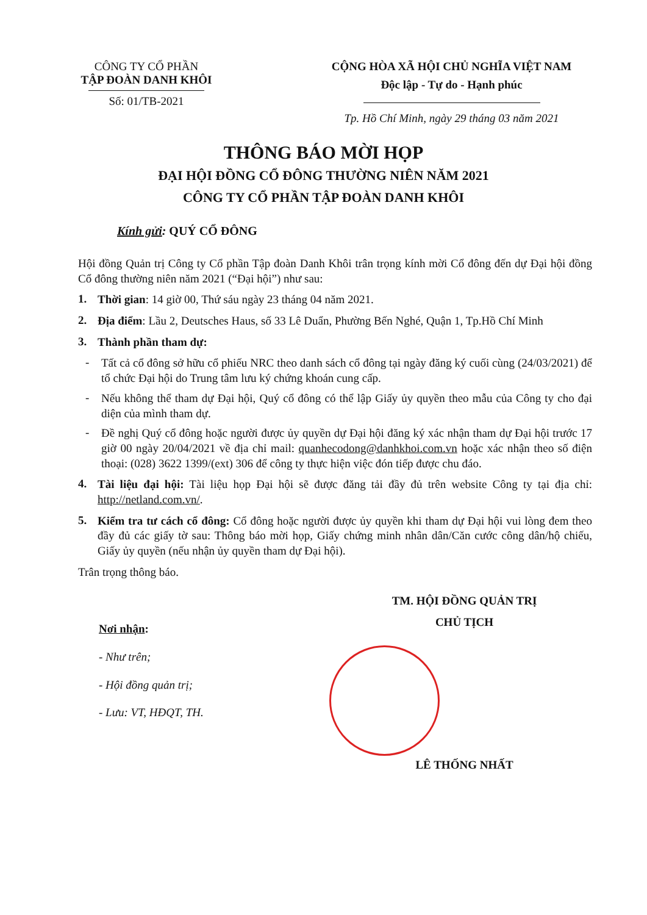CÔNG TY CỔ PHẦN
TẬP ĐOÀN DANH KHÔI
Số: 01/TB-2021
CỘNG HÒA XÃ HỘI CHỦ NGHĨA VIỆT NAM
Độc lập - Tự do - Hạnh phúc
Tp. Hồ Chí Minh, ngày 29 tháng 03 năm 2021
THÔNG BÁO MỜI HỌP
ĐẠI HỘI ĐỒNG CỔ ĐÔNG THƯỜNG NIÊN NĂM 2021
CÔNG TY CỔ PHẦN TẬP ĐOÀN DANH KHÔI
Kính gửi: QUÝ CỔ ĐÔNG
Hội đồng Quản trị Công ty Cổ phần Tập đoàn Danh Khôi trân trọng kính mời Cổ đông đến dự Đại hội đồng Cổ đông thường niên năm 2021 (“Đại hội”) như sau:
1. Thời gian: 14 giờ 00, Thứ sáu ngày 23 tháng 04 năm 2021.
2. Địa điểm: Lầu 2, Deutsches Haus, số 33 Lê Duẩn, Phường Bến Nghé, Quận 1, Tp.Hồ Chí Minh
3. Thành phần tham dự:
- Tất cả cổ đông sở hữu cổ phiếu NRC theo danh sách cổ đông tại ngày đăng ký cuối cùng (24/03/2021) để tổ chức Đại hội do Trung tâm lưu ký chứng khoán cung cấp.
- Nếu không thể tham dự Đại hội, Quý cổ đông có thể lập Giấy ủy quyền theo mẫu của Công ty cho đại diện của mình tham dự.
- Đề nghị Quý cổ đông hoặc người được ủy quyền dự Đại hội đăng ký xác nhận tham dự Đại hội trước 17 giờ 00 ngày 20/04/2021 về địa chỉ mail: quanhecodong@danhkhoi.com.vn hoặc xác nhận theo số điện thoại: (028) 3622 1399/(ext) 306 để công ty thực hiện việc đón tiếp được chu đáo.
4. Tài liệu đại hội: Tài liệu họp Đại hội sẽ được đăng tải đầy đủ trên website Công ty tại địa chỉ: http://netland.com.vn/.
5. Kiểm tra tư cách cổ đông: Cổ đông hoặc người được ủy quyền khi tham dự Đại hội vui lòng đem theo đầy đủ các giấy tờ sau: Thông báo mời họp, Giấy chứng minh nhân dân/Căn cước công dân/hộ chiếu, Giấy ủy quyền (nếu nhận ủy quyền tham dự Đại hội).
Trân trọng thông báo.
Nơi nhận:
- Như trên;
- Hội đồng quản trị;
- Lưu: VT, HĐQT, TH.
TM. HỘI ĐỒNG QUẢN TRỊ
CHỦ TỊCH
LÊ THỐNG NHẤT